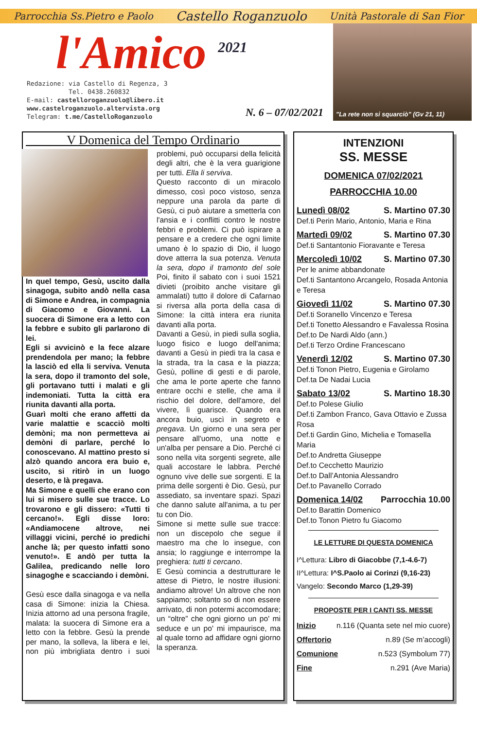Parrocchia Ss.Pietro e Paolo Castello Roganzuolo Unità Pastorale di San Fior
l'Amico <sup>2021</sup>
Redazione: via Castello di Regenza, 3
Tel. 0438.260832
E-mail: castelloroganzuolo@libero.it
www.castelroganzuolo.altervista.org
Telegram: t.me/CastelloRoganzuolo
N. 6 – 07/02/2021
"La rete non si squarciò" (Gv 21, 11)
V Domenica del Tempo Ordinario
In quel tempo, Gesù, uscito dalla sinagoga, subito andò nella casa di Simone e Andrea, in compagnia di Giacomo e Giovanni. La suocera di Simone era a letto con la febbre e subito gli parlarono di lei.
Egli si avvicinò e la fece alzare prendendola per mano; la febbre la lasciò ed ella li serviva. Venuta la sera, dopo il tramonto del sole, gli portavano tutti i malati e gli indemoniati. Tutta la città era riunita davanti alla porta.
Guarì molti che erano affetti da varie malattie e scacciò molti demòni; ma non permetteva ai demòni di parlare, perché lo conoscevano. Al mattino presto si alzò quando ancora era buio e, uscito, si ritirò in un luogo deserto, e là pregava.
Ma Simone e quelli che erano con lui si misero sulle sue tracce. Lo trovarono e gli dissero: «Tutti ti cercano!». Egli disse loro: «Andiamocene altrove, nei villaggi vicini, perché io predichi anche là; per questo infatti sono venuto!». E andò per tutta la Galilea, predicando nelle loro sinagoghe e scacciando i demòni.
Gesù esce dalla sinagoga e va nella casa di Simone: inizia la Chiesa. Inizia attorno ad una persona fragile, malata: la suocera di Simone era a letto con la febbre. Gesù la prende per mano, la solleva, la libera e lei, non più imbrigliata dentro i suoi problemi, può occuparsi della felicità degli altri, che è la vera guarigione per tutti. Ella li serviva.
Questo racconto di un miracolo dimesso, così poco vistoso, senza neppure una parola da parte di Gesù, ci può aiutare a smetterla con l'ansia e i conflitti contro le nostre febbri e problemi. Ci può ispirare a pensare e a credere che ogni limite umano è lo spazio di Dio, il luogo dove atterra la sua potenza. Venuta la sera, dopo il tramonto del sole Poi, finito il sabato con i suoi 1521 divieti (proibito anche visitare gli ammalati) tutto il dolore di Cafarnao si riversa alla porta della casa di Simone: la città intera era riunita davanti alla porta.
Davanti a Gesù, in piedi sulla soglia, luogo fisico e luogo dell'anima; davanti a Gesù in piedi tra la casa e la strada, tra la casa e la piazza; Gesù, polline di gesti e di parole, che ama le porte aperte che fanno entrare occhi e stelle, che ama il rischio del dolore, dell'amore, del vivere, lì guarisce. Quando era ancora buio, uscì in segreto e pregava. Un giorno e una sera per pensare all'uomo, una notte e un'alba per pensare a Dio. Perché ci sono nella vita sorgenti segrete, alle quali accostare le labbra. Perché ognuno vive delle sue sorgenti. E la prima delle sorgenti è Dio. Gesù, pur assediato, sa inventare spazi. Spazi che danno salute all'anima, a tu per tu con Dio.
Simone si mette sulle sue tracce: non un discepolo che segue il maestro ma che lo insegue, con ansia; lo raggiunge e interrompe la preghiera: tutti ti cercano.
E Gesù comincia a destrutturare le attese di Pietro, le nostre illusioni: andiamo altrove! Un altrove che non sappiamo; soltanto so di non essere arrivato, di non potermi accomodare; un “oltre” che ogni giorno un po' mi seduce e un po' mi impaurisce, ma al quale torno ad affidare ogni giorno la speranza.
INTENZIONI
SS. MESSE
DOMENICA 07/02/2021
PARROCCHIA 10.00
Lunedì 08/02 S. Martino 07.30
Def.ti Perin Mario, Antonio, Maria e Rina
Martedì 09/02 S. Martino 07.30
Def.ti Santantonio Fioravante e Teresa
Mercoledì 10/02 S. Martino 07.30
Per le anime abbandonate
Def.ti Santantono Arcangelo, Rosada Antonia e Teresa
Giovedì 11/02 S. Martino 07.30
Def.ti Soranello Vincenzo e Teresa
Def.ti Tonetto Alessandro e Favalessa Rosina
Def.to De Nardi Aldo (ann.)
Def.ti Terzo Ordine Francescano
Venerdì 12/02 S. Martino 07.30
Def.ti Tonon Pietro, Eugenia e Girolamo
Def.ta De Nadai Lucia
Sabato 13/02 S. Martino 18.30
Def.to Polese Giulio
Def.ti Zambon Franco, Gava Ottavio e Zussa Rosa
Def.ti Gardin Gino, Michelia e Tomasella Maria
Def.to Andretta Giuseppe
Def.to Cecchetto Maurizio
Def.to Dall’Antonia Alessandro
Def.to Pavanello Corrado
Domenica 14/02 Parrocchia 10.00
Def.to Barattin Domenico
Def.to Tonon Pietro fu Giacomo
LE LETTURE DI QUESTA DOMENICA
I^Lettura: Libro di Giacobbe (7,1-4.6-7)
II^Lettura: I^S.Paolo ai Corinzi (9,16-23)
Vangelo: Secondo Marco (1,29-39)
PROPOSTE PER I CANTI SS. MESSE
Inizio n.116 (Quanta sete nel mio cuore)
Offertorio n.89 (Se m’accogli)
Comunione n.523 (Symbolum 77)
Fine n.291 (Ave Maria)